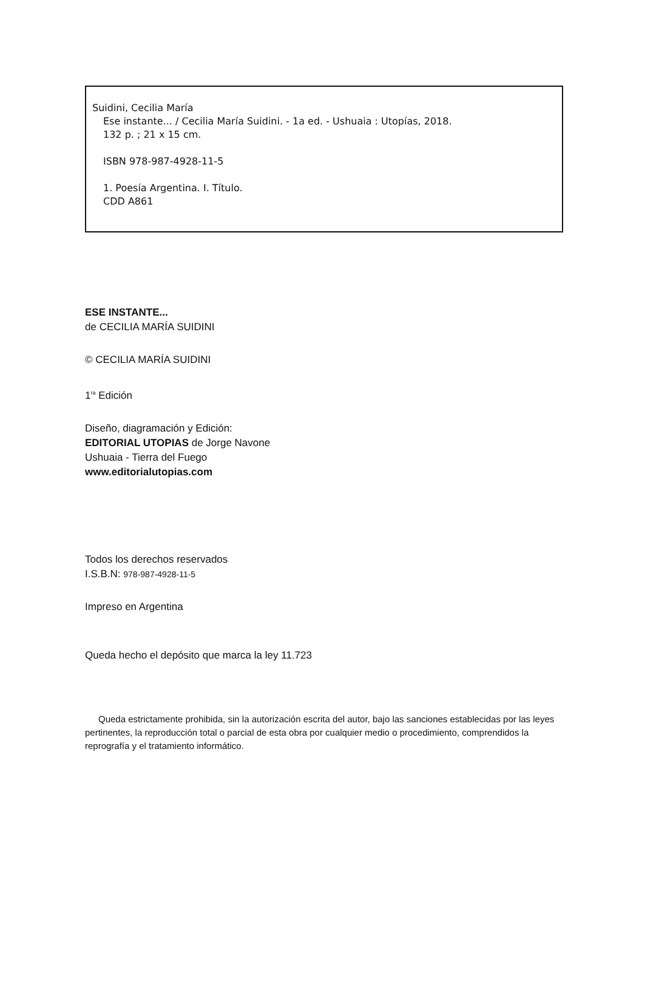Suidini, Cecilia María
Ese instante... / Cecilia María Suidini. - 1a ed. - Ushuaia : Utopías, 2018.
132 p. ; 21 x 15 cm.
ISBN 978-987-4928-11-5
1. Poesía Argentina. I. Título.
CDD A861
ESE INSTANTE...
de CECILIA MARÍA SUIDINI
© CECILIA MARÍA SUIDINI
1<sup>ra</sup> Edición
Diseño, diagramación y Edición:
EDITORIAL UTOPIAS de Jorge Navone
Ushuaia - Tierra del Fuego
www.editorialutopias.com
Todos los derechos reservados
I.S.B.N: 978-987-4928-11-5
Impreso en Argentina
Queda hecho el depósito que marca la ley 11.723
Queda estrictamente prohibida, sin la autorización escrita del autor, bajo las sanciones establecidas por las leyes pertinentes, la reproducción total o parcial de esta obra por cualquier medio o procedimiento, comprendidos la reprografía y el tratamiento informático.